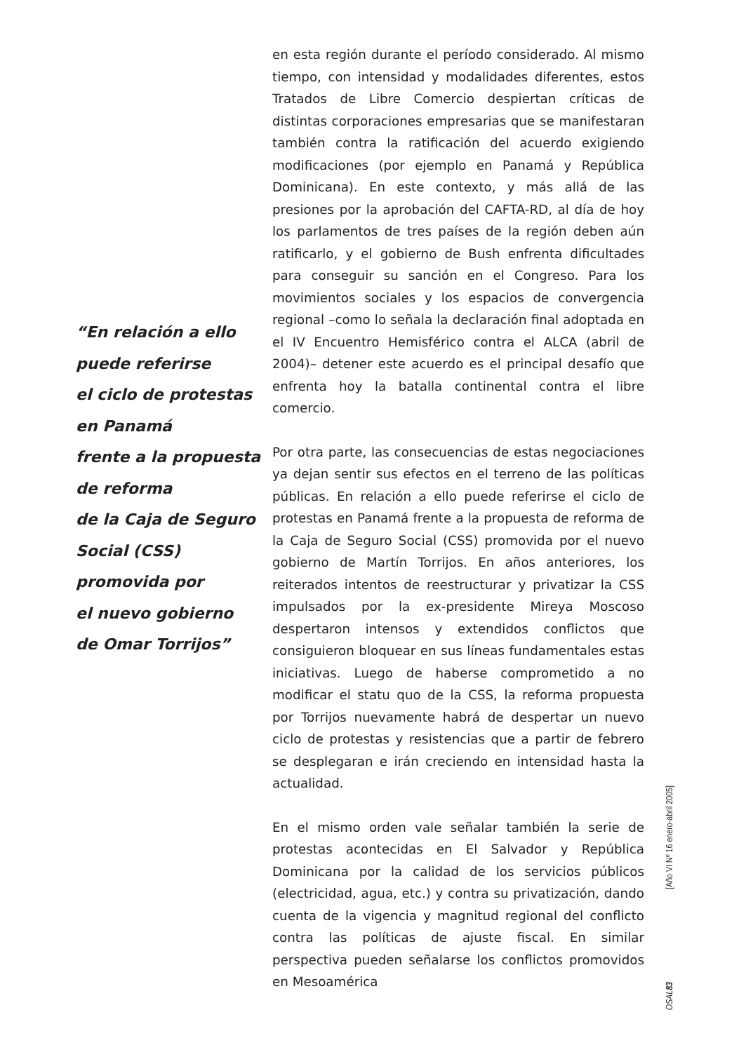“En relación a ello
puede referirse
el ciclo de protestas
en Panamá
frente a la propuesta
de reforma
de la Caja de Seguro
Social (CSS)
promovida por
el nuevo gobierno
de Omar Torrijos”
en esta región durante el período considerado. Al mismo tiempo, con intensidad y modalidades diferentes, estos Tratados de Libre Comercio despiertan críticas de distintas corporaciones empresarias que se manifestaran también contra la ratificación del acuerdo exigiendo modificaciones (por ejemplo en Panamá y República Dominicana). En este contexto, y más allá de las presiones por la aprobación del CAFTA-RD, al día de hoy los parlamentos de tres países de la región deben aún ratificarlo, y el gobierno de Bush enfrenta dificultades para conseguir su sanción en el Congreso. Para los movimientos sociales y los espacios de convergencia regional –como lo señala la declaración final adoptada en el IV Encuentro Hemisférico contra el ALCA (abril de 2004)– detener este acuerdo es el principal desafío que enfrenta hoy la batalla continental contra el libre comercio.
Por otra parte, las consecuencias de estas negociaciones ya dejan sentir sus efectos en el terreno de las políticas públicas. En relación a ello puede referirse el ciclo de protestas en Panamá frente a la propuesta de reforma de la Caja de Seguro Social (CSS) promovida por el nuevo gobierno de Martín Torrijos. En años anteriores, los reiterados intentos de reestructurar y privatizar la CSS impulsados por la ex-presidente Mireya Moscoso despertaron intensos y extendidos conflictos que consiguieron bloquear en sus líneas fundamentales estas iniciativas. Luego de haberse comprometido a no modificar el statu quo de la CSS, la reforma propuesta por Torrijos nuevamente habrá de despertar un nuevo ciclo de protestas y resistencias que a partir de febrero se desplegaran e irán creciendo en intensidad hasta la actualidad.
En el mismo orden vale señalar también la serie de protestas acontecidas en El Salvador y República Dominicana por la calidad de los servicios públicos (electricidad, agua, etc.) y contra su privatización, dando cuenta de la vigencia y magnitud regional del conflicto contra las políticas de ajuste fiscal. En similar perspectiva pueden señalarse los conflictos promovidos en Mesoamérica
[Año VI Nº 16 enero-abril 2005]
OSAL 83